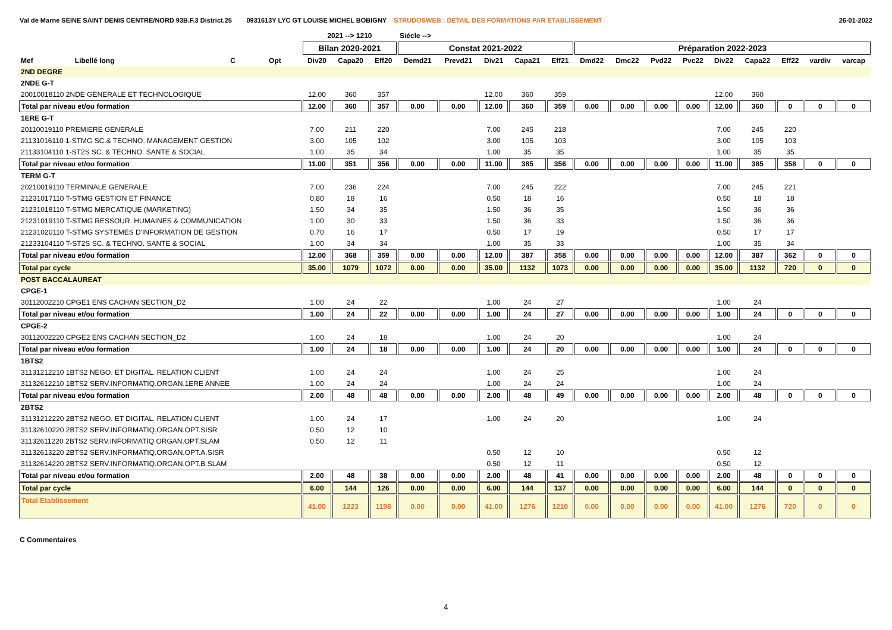Val de Marne SEINE SAINT DENIS CENTRE/NORD 93B.F.3 District.25 0931613Y LYC GT LOUISE MICHEL BOBIGNY STRUDOSWEB : DETAIL DES FORMATIONS PAR ETABLISSEMENT 26-01-2022
| | | | | 2021 --> 1210 | | | Siécle --> | | | | | | | | | | | | | |
| --- | --- | --- | --- | --- | --- | --- | --- | --- | --- | --- | --- | --- | --- | --- | --- | --- | --- | --- | --- | --- |
| | | | | Bilan 2020-2021 | | | Constat 2021-2022 | | | | | Préparation 2022-2023 | | | | | | | | |
| Mef | Libellé long | C | Opt | Div20 | Capa20 | Eff20 | Demd21 | Prevd21 | Div21 | Capa21 | Eff21 | Dmd22 | Dmc22 | Pvd22 | Pvc22 | Div22 | Capa22 | Eff22 | vardiv | varcap |
| 2ND DEGRE | | | | | | | | | | | | | | | | | | | | |
| 2NDE G-T | | | | | | | | | | | | | | | | | | | | |
| 20010018110 2NDE GENERALE ET TECHNOLOGIQUE | | | | 12.00 | 360 | 357 | | | 12.00 | 360 | 359 | | | | | 12.00 | 360 | | | |
| Total par niveau et/ou formation | | | | 12.00 | 360 | 357 | 0.00 | 0.00 | 12.00 | 360 | 359 | 0.00 | 0.00 | 0.00 | 0.00 | 12.00 | 360 | 0 | 0 | 0 |
| 1ERE G-T | | | | | | | | | | | | | | | | | | | | |
| 20110019110 PREMIERE GENERALE | | | | 7.00 | 211 | 220 | | | 7.00 | 245 | 218 | | | | | 7.00 | 245 | 220 | | |
| 21131016110 1-STMG SC.& TECHNO. MANAGEMENT GESTION | | | | 3.00 | 105 | 102 | | | 3.00 | 105 | 103 | | | | | 3.00 | 105 | 103 | | |
| 21133104110 1-ST2S SC. & TECHNO. SANTE & SOCIAL | | | | 1.00 | 35 | 34 | | | 1.00 | 35 | 35 | | | | | 1.00 | 35 | 35 | | |
| Total par niveau et/ou formation | | | | 11.00 | 351 | 356 | 0.00 | 0.00 | 11.00 | 385 | 356 | 0.00 | 0.00 | 0.00 | 0.00 | 11.00 | 385 | 358 | 0 | 0 |
| TERM G-T | | | | | | | | | | | | | | | | | | | | |
| 20210019110 TERMINALE GENERALE | | | | 7.00 | 236 | 224 | | | 7.00 | 245 | 222 | | | | | 7.00 | 245 | 221 | | |
| 21231017110 T-STMG GESTION ET FINANCE | | | | 0.80 | 18 | 16 | | | 0.50 | 18 | 16 | | | | | 0.50 | 18 | 18 | | |
| 21231018110 T-STMG MERCATIQUE (MARKETING) | | | | 1.50 | 34 | 35 | | | 1.50 | 36 | 35 | | | | | 1.50 | 36 | 36 | | |
| 21231019110 T-STMG RESSOUR. HUMAINES & COMMUNICATION | | | | 1.00 | 30 | 33 | | | 1.50 | 36 | 33 | | | | | 1.50 | 36 | 36 | | |
| 21231020110 T-STMG SYSTEMES D'INFORMATION DE GESTION | | | | 0.70 | 16 | 17 | | | 0.50 | 17 | 19 | | | | | 0.50 | 17 | 17 | | |
| 21233104110 T-ST2S SC. & TECHNO. SANTE & SOCIAL | | | | 1.00 | 34 | 34 | | | 1.00 | 35 | 33 | | | | | 1.00 | 35 | 34 | | |
| Total par niveau et/ou formation | | | | 12.00 | 368 | 359 | 0.00 | 0.00 | 12.00 | 387 | 358 | 0.00 | 0.00 | 0.00 | 0.00 | 12.00 | 387 | 362 | 0 | 0 |
| Total par cycle | | | | 35.00 | 1079 | 1072 | 0.00 | 0.00 | 35.00 | 1132 | 1073 | 0.00 | 0.00 | 0.00 | 0.00 | 35.00 | 1132 | 720 | 0 | 0 |
| POST BACCALAUREAT | | | | | | | | | | | | | | | | | | | | |
| CPGE-1 | | | | | | | | | | | | | | | | | | | | |
| 30112002210 CPGE1 ENS CACHAN SECTION_D2 | | | | 1.00 | 24 | 22 | | | 1.00 | 24 | 27 | | | | | 1.00 | 24 | | | |
| Total par niveau et/ou formation | | | | 1.00 | 24 | 22 | 0.00 | 0.00 | 1.00 | 24 | 27 | 0.00 | 0.00 | 0.00 | 0.00 | 1.00 | 24 | 0 | 0 | 0 |
| CPGE-2 | | | | | | | | | | | | | | | | | | | | |
| 30112002220 CPGE2 ENS CACHAN SECTION_D2 | | | | 1.00 | 24 | 18 | | | 1.00 | 24 | 20 | | | | | 1.00 | 24 | | | |
| Total par niveau et/ou formation | | | | 1.00 | 24 | 18 | 0.00 | 0.00 | 1.00 | 24 | 20 | 0.00 | 0.00 | 0.00 | 0.00 | 1.00 | 24 | 0 | 0 | 0 |
| 1BTS2 | | | | | | | | | | | | | | | | | | | | |
| 31131212210 1BTS2 NEGO. ET DIGITAL. RELATION CLIENT | | | | 1.00 | 24 | 24 | | | 1.00 | 24 | 25 | | | | | 1.00 | 24 | | | |
| 31132612210 1BTS2 SERV.INFORMATIQ.ORGAN.1ERE ANNEE | | | | 1.00 | 24 | 24 | | | 1.00 | 24 | 24 | | | | | 1.00 | 24 | | | |
| Total par niveau et/ou formation | | | | 2.00 | 48 | 48 | 0.00 | 0.00 | 2.00 | 48 | 49 | 0.00 | 0.00 | 0.00 | 0.00 | 2.00 | 48 | 0 | 0 | 0 |
| 2BTS2 | | | | | | | | | | | | | | | | | | | | |
| 31131212220 2BTS2 NEGO. ET DIGITAL. RELATION CLIENT | | | | 1.00 | 24 | 17 | | | 1.00 | 24 | 20 | | | | | 1.00 | 24 | | | |
| 31132610220 2BTS2 SERV.INFORMATIQ.ORGAN.OPT.SISR | | | | 0.50 | 12 | 10 | | | | | | | | | | | | | | |
| 31132611220 2BTS2 SERV.INFORMATIQ.ORGAN.OPT.SLAM | | | | 0.50 | 12 | 11 | | | | | | | | | | | | | | |
| 31132613220 2BTS2 SERV.INFORMATIQ.ORGAN.OPT.A.SISR | | | | | | | | | 0.50 | 12 | 10 | | | | | 0.50 | 12 | | | |
| 31132614220 2BTS2 SERV.INFORMATIQ.ORGAN.OPT.B.SLAM | | | | | | | | | 0.50 | 12 | 11 | | | | | 0.50 | 12 | | | |
| Total par niveau et/ou formation | | | | 2.00 | 48 | 38 | 0.00 | 0.00 | 2.00 | 48 | 41 | 0.00 | 0.00 | 0.00 | 0.00 | 2.00 | 48 | 0 | 0 | 0 |
| Total par cycle | | | | 6.00 | 144 | 126 | 0.00 | 0.00 | 6.00 | 144 | 137 | 0.00 | 0.00 | 0.00 | 0.00 | 6.00 | 144 | 0 | 0 | 0 |
| Total Etablissement | | | | 41.00 | 1223 | 1198 | 0.00 | 0.00 | 41.00 | 1276 | 1210 | 0.00 | 0.00 | 0.00 | 0.00 | 41.00 | 1276 | 720 | 0 | 0 |
C Commentaires
4